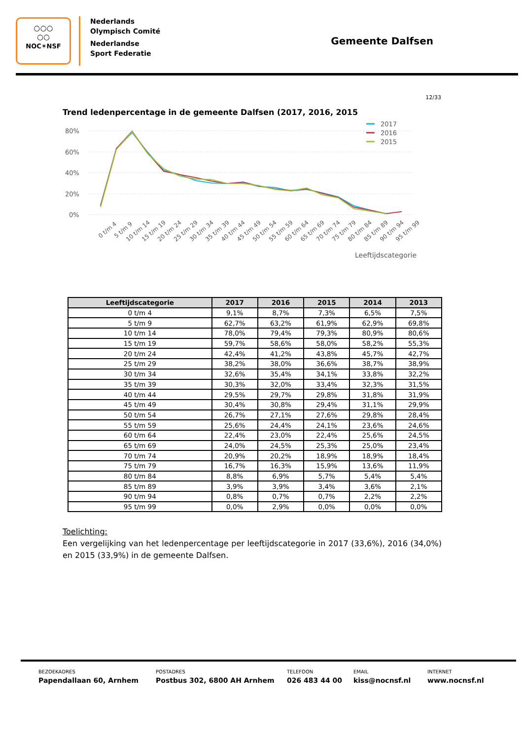○○○
○○
NOC✶NSF
Nederlands
Olympisch Comité
Nederlandse
Sport Federatie
Gemeente Dalfsen
12/33
Trend ledenpercentage in de gemeente Dalfsen (2017, 2016, 2015
80%
60%
40%
20%
0%
2017
2016
2015
0 t/m 4
5 t/m 9
10 t/m 14
15 t/m 19
20 t/m 24
25 t/m 29
30 t/m 34
35 t/m 39
40 t/m 44
45 t/m 49
50 t/m 54
55 t/m 59
60 t/m 64
65 t/m 69
70 t/m 74
75 t/m 79
80 t/m 84
85 t/m 89
90 t/m 94
95 t/m 99
Leeftijdscategorie
| Leeftijdscategorie | 2017 | 2016 | 2015 | 2014 | 2013 |
| --- | --- | --- | --- | --- | --- |
| 0 t/m 4 | 9,1% | 8,7% | 7,3% | 6,5% | 7,5% |
| 5 t/m 9 | 62,7% | 63,2% | 61,9% | 62,9% | 69,8% |
| 10 t/m 14 | 78,0% | 79,4% | 79,3% | 80,9% | 80,6% |
| 15 t/m 19 | 59,7% | 58,6% | 58,0% | 58,2% | 55,3% |
| 20 t/m 24 | 42,4% | 41,2% | 43,8% | 45,7% | 42,7% |
| 25 t/m 29 | 38,2% | 38,0% | 36,6% | 38,7% | 38,9% |
| 30 t/m 34 | 32,6% | 35,4% | 34,1% | 33,8% | 32,2% |
| 35 t/m 39 | 30,3% | 32,0% | 33,4% | 32,3% | 31,5% |
| 40 t/m 44 | 29,5% | 29,7% | 29,8% | 31,8% | 31,9% |
| 45 t/m 49 | 30,4% | 30,8% | 29,4% | 31,1% | 29,9% |
| 50 t/m 54 | 26,7% | 27,1% | 27,6% | 29,8% | 28,4% |
| 55 t/m 59 | 25,6% | 24,4% | 24,1% | 23,6% | 24,6% |
| 60 t/m 64 | 22,4% | 23,0% | 22,4% | 25,6% | 24,5% |
| 65 t/m 69 | 24,0% | 24,5% | 25,3% | 25,0% | 23,4% |
| 70 t/m 74 | 20,9% | 20,2% | 18,9% | 18,9% | 18,4% |
| 75 t/m 79 | 16,7% | 16,3% | 15,9% | 13,6% | 11,9% |
| 80 t/m 84 | 8,8% | 6,9% | 5,7% | 5,4% | 5,4% |
| 85 t/m 89 | 3,9% | 3,9% | 3,4% | 3,6% | 2,1% |
| 90 t/m 94 | 0,8% | 0,7% | 0,7% | 2,2% | 2,2% |
| 95 t/m 99 | 0,0% | 2,9% | 0,0% | 0,0% | 0,0% |
Toelichting:
Een vergelijking van het ledenpercentage per leeftijdscategorie in 2017 (33,6%), 2016 (34,0%) en 2015 (33,9%) in de gemeente Dalfsen.
BEZOEKADRES
Papendallaan 60, Arnhem
POSTADRES
Postbus 302, 6800 AH Arnhem
TELEFOON
026 483 44 00
EMAIL
kiss@nocnsf.nl
INTERNET
www.nocnsf.nl